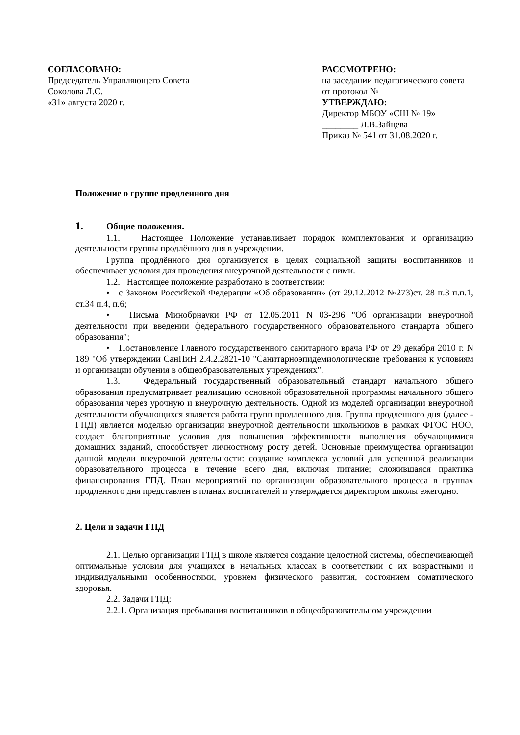СОГЛАСОВАНО:
Председатель Управляющего Совета
Соколова Л.С.
«31» августа 2020 г.
РАССМОТРЕНО:
на заседании педагогического совета
от протокол №
УТВЕРЖДАЮ:
Директор МБОУ «СШ № 19»
________ Л.В.Зайцева
Приказ № 541 от 31.08.2020 г.
Положение о группе продленного дня
1. Общие положения.
1.1. Настоящее Положение устанавливает порядок комплектования и организацию деятельности группы продлённого дня в учреждении.
Группа продлённого дня организуется в целях социальной защиты воспитанников и обеспечивает условия для проведения внеурочной деятельности с ними.
1.2. Настоящее положение разработано в соответствии:
• с Законом Российской Федерации «Об образовании» (от 29.12.2012 №273)ст. 28 п.3 п.п.1, ст.34 п.4, п.6;
• Письма Минобрнауки РФ от 12.05.2011 N 03-296 "Об организации внеурочной деятельности при введении федерального государственного образовательного стандарта общего образования";
• Постановление Главного государственного санитарного врача РФ от 29 декабря 2010 г. N 189 "Об утверждении СанПиН 2.4.2.2821-10 "Санитарноэпидемиологические требования к условиям и организации обучения в общеобразовательных учреждениях".
1.3. Федеральный государственный образовательный стандарт начального общего образования предусматривает реализацию основной образовательной программы начального общего образования через урочную и внеурочную деятельность. Одной из моделей организации внеурочной деятельности обучающихся является работа групп продленного дня. Группа продленного дня (далее - ГПД) является моделью организации внеурочной деятельности школьников в рамках ФГОС НОО, создает благоприятные условия для повышения эффективности выполнения обучающимися домашних заданий, способствует личностному росту детей. Основные преимущества организации данной модели внеурочной деятельности: создание комплекса условий для успешной реализации образовательного процесса в течение всего дня, включая питание; сложившаяся практика финансирования ГПД. План мероприятий по организации образовательного процесса в группах продленного дня представлен в планах воспитателей и утверждается директором школы ежегодно.
2. Цели и задачи ГПД
2.1. Целью организации ГПД в школе является создание целостной системы, обеспечивающей оптимальные условия для учащихся в начальных классах в соответствии с их возрастными и индивидуальными особенностями, уровнем физического развития, состоянием соматического здоровья.
2.2. Задачи ГПД:
2.2.1. Организация пребывания воспитанников в общеобразовательном учреждении